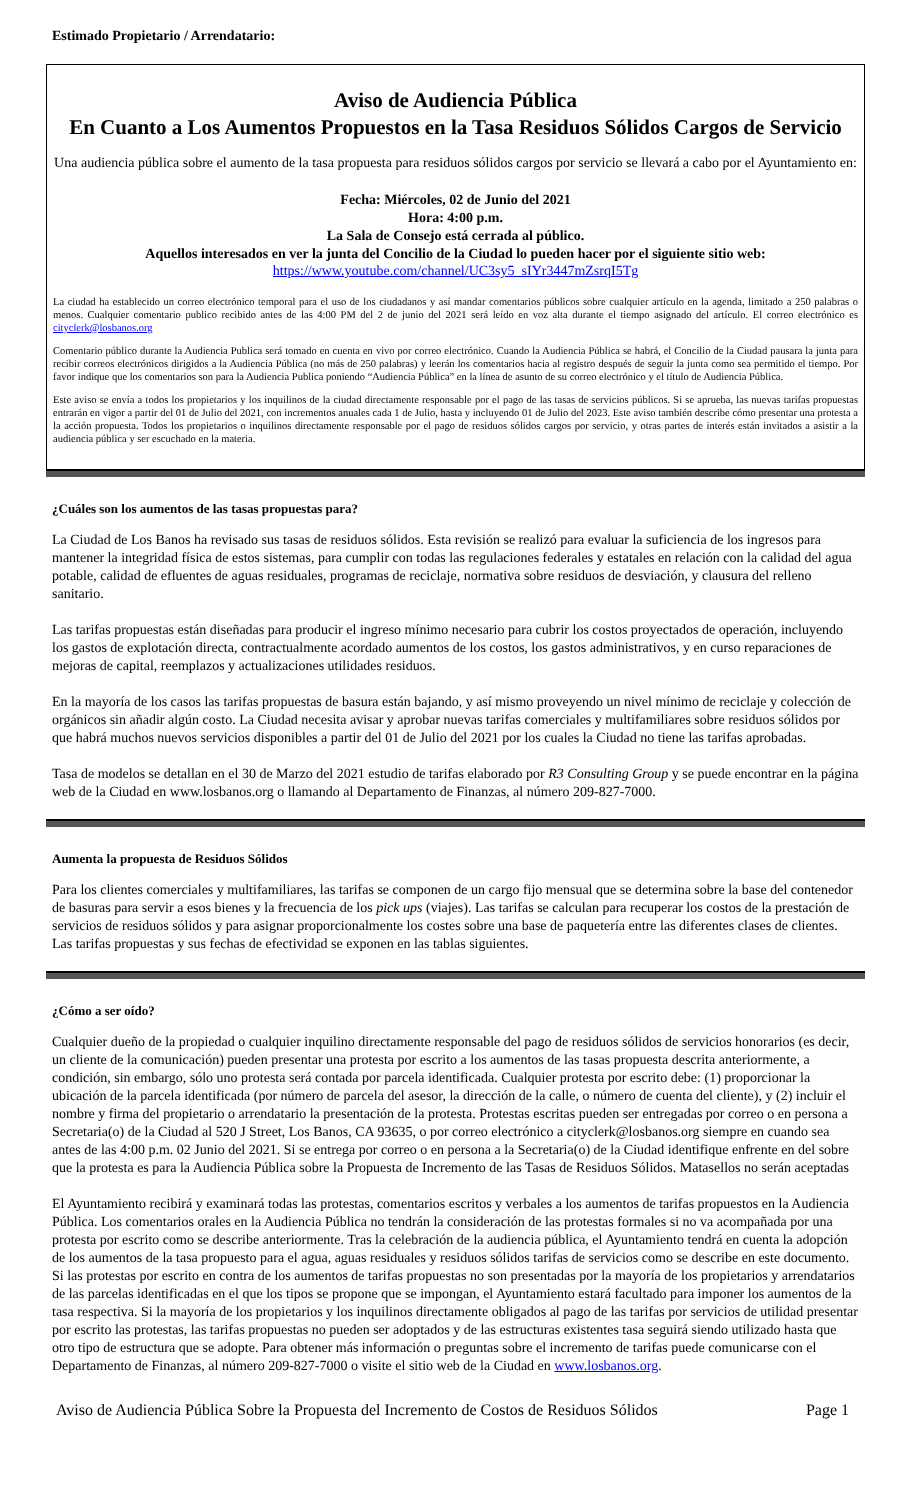Estimado Propietario / Arrendatario:
Aviso de Audiencia Pública
En Cuanto a Los Aumentos Propuestos en la Tasa Residuos Sólidos Cargos de Servicio
Una audiencia pública sobre el aumento de la tasa propuesta para residuos sólidos cargos por servicio se llevará a cabo por el Ayuntamiento en:
Fecha: Miércoles, 02 de Junio del 2021
Hora: 4:00 p.m.
La Sala de Consejo está cerrada al público.
Aquellos interesados en ver la junta del Concilio de la Ciudad lo pueden hacer por el siguiente sitio web:
https://www.youtube.com/channel/UC3sy5_sIYr3447mZsrqI5Tg
La ciudad ha establecido un correo electrónico temporal para el uso de los ciudadanos y así mandar comentarios públicos sobre cualquier artículo en la agenda, limitado a 250 palabras o menos. Cualquier comentario publico recibido antes de las 4:00 PM del 2 de junio del 2021 será leído en voz alta durante el tiempo asignado del artículo. El correo electrónico es cityclerk@losbanos.org
Comentario público durante la Audiencia Publica será tomado en cuenta en vivo por correo electrónico. Cuando la Audiencia Pública se habrá, el Concilio de la Ciudad pausara la junta para recibir correos electrónicos dirigidos a la Audiencia Pública (no más de 250 palabras) y leerán los comentarios hacia al registro después de seguir la junta como sea permitido el tiempo. Por favor indique que los comentarios son para la Audiencia Publica poniendo “Audiencia Pública” en la línea de asunto de su correo electrónico y el título de Audiencia Pública.
Este aviso se envía a todos los propietarios y los inquilinos de la ciudad directamente responsable por el pago de las tasas de servicios públicos. Si se aprueba, las nuevas tarifas propuestas entrarán en vigor a partir del 01 de Julio del 2021, con incrementos anuales cada 1 de Julio, hasta y incluyendo 01 de Julio del 2023. Este aviso también describe cómo presentar una protesta a la acción propuesta. Todos los propietarios o inquilinos directamente responsable por el pago de residuos sólidos cargos por servicio, y otras partes de interés están invitados a asistir a la audiencia pública y ser escuchado en la materia.
¿Cuáles son los aumentos de las tasas propuestas para?
La Ciudad de Los Banos ha revisado sus tasas de residuos sólidos. Esta revisión se realizó para evaluar la suficiencia de los ingresos para mantener la integridad física de estos sistemas, para cumplir con todas las regulaciones federales y estatales en relación con la calidad del agua potable, calidad de efluentes de aguas residuales, programas de reciclaje, normativa sobre residuos de desviación, y clausura del relleno sanitario.
Las tarifas propuestas están diseñadas para producir el ingreso mínimo necesario para cubrir los costos proyectados de operación, incluyendo los gastos de explotación directa, contractualmente acordado aumentos de los costos, los gastos administrativos, y en curso reparaciones de mejoras de capital, reemplazos y actualizaciones utilidades residuos.
En la mayoría de los casos las tarifas propuestas de basura están bajando, y así mismo proveyendo un nivel mínimo de reciclaje y colección de orgánicos sin añadir algún costo. La Ciudad necesita avisar y aprobar nuevas tarifas comerciales y multifamiliares sobre residuos sólidos por que habrá muchos nuevos servicios disponibles a partir del 01 de Julio del 2021 por los cuales la Ciudad no tiene las tarifas aprobadas.
Tasa de modelos se detallan en el 30 de Marzo del 2021 estudio de tarifas elaborado por R3 Consulting Group y se puede encontrar en la página web de la Ciudad en www.losbanos.org o llamando al Departamento de Finanzas, al número 209-827-7000.
Aumenta la propuesta de Residuos Sólidos
Para los clientes comerciales y multifamiliares, las tarifas se componen de un cargo fijo mensual que se determina sobre la base del contenedor de basuras para servir a esos bienes y la frecuencia de los pick ups (viajes). Las tarifas se calculan para recuperar los costos de la prestación de servicios de residuos sólidos y para asignar proporcionalmente los costes sobre una base de paquetería entre las diferentes clases de clientes. Las tarifas propuestas y sus fechas de efectividad se exponen en las tablas siguientes.
¿Cómo a ser oído?
Cualquier dueño de la propiedad o cualquier inquilino directamente responsable del pago de residuos sólidos de servicios honorarios (es decir, un cliente de la comunicación) pueden presentar una protesta por escrito a los aumentos de las tasas propuesta descrita anteriormente, a condición, sin embargo, sólo uno protesta será contada por parcela identificada. Cualquier protesta por escrito debe: (1) proporcionar la ubicación de la parcela identificada (por número de parcela del asesor, la dirección de la calle, o número de cuenta del cliente), y (2) incluir el nombre y firma del propietario o arrendatario la presentación de la protesta. Protestas escritas pueden ser entregadas por correo o en persona a Secretaria(o) de la Ciudad al 520 J Street, Los Banos, CA 93635, o por correo electrónico a cityclerk@losbanos.org siempre en cuando sea antes de las 4:00 p.m. 02 Junio del 2021. Si se entrega por correo o en persona a la Secretaria(o) de la Ciudad identifique enfrente en del sobre que la protesta es para la Audiencia Pública sobre la Propuesta de Incremento de las Tasas de Residuos Sólidos. Matasellos no serán aceptadas
El Ayuntamiento recibirá y examinará todas las protestas, comentarios escritos y verbales a los aumentos de tarifas propuestos en la Audiencia Pública. Los comentarios orales en la Audiencia Pública no tendrán la consideración de las protestas formales si no va acompañada por una protesta por escrito como se describe anteriormente. Tras la celebración de la audiencia pública, el Ayuntamiento tendrá en cuenta la adopción de los aumentos de la tasa propuesto para el agua, aguas residuales y residuos sólidos tarifas de servicios como se describe en este documento. Si las protestas por escrito en contra de los aumentos de tarifas propuestas no son presentadas por la mayoría de los propietarios y arrendatarios de las parcelas identificadas en el que los tipos se propone que se impongan, el Ayuntamiento estará facultado para imponer los aumentos de la tasa respectiva. Si la mayoría de los propietarios y los inquilinos directamente obligados al pago de las tarifas por servicios de utilidad presentar por escrito las protestas, las tarifas propuestas no pueden ser adoptados y de las estructuras existentes tasa seguirá siendo utilizado hasta que otro tipo de estructura que se adopte. Para obtener más información o preguntas sobre el incremento de tarifas puede comunicarse con el Departamento de Finanzas, al número 209-827-7000 o visite el sitio web de la Ciudad en www.losbanos.org.
Aviso de Audiencia Pública Sobre la Propuesta del Incremento de Costos de Residuos Sólidos Page 1